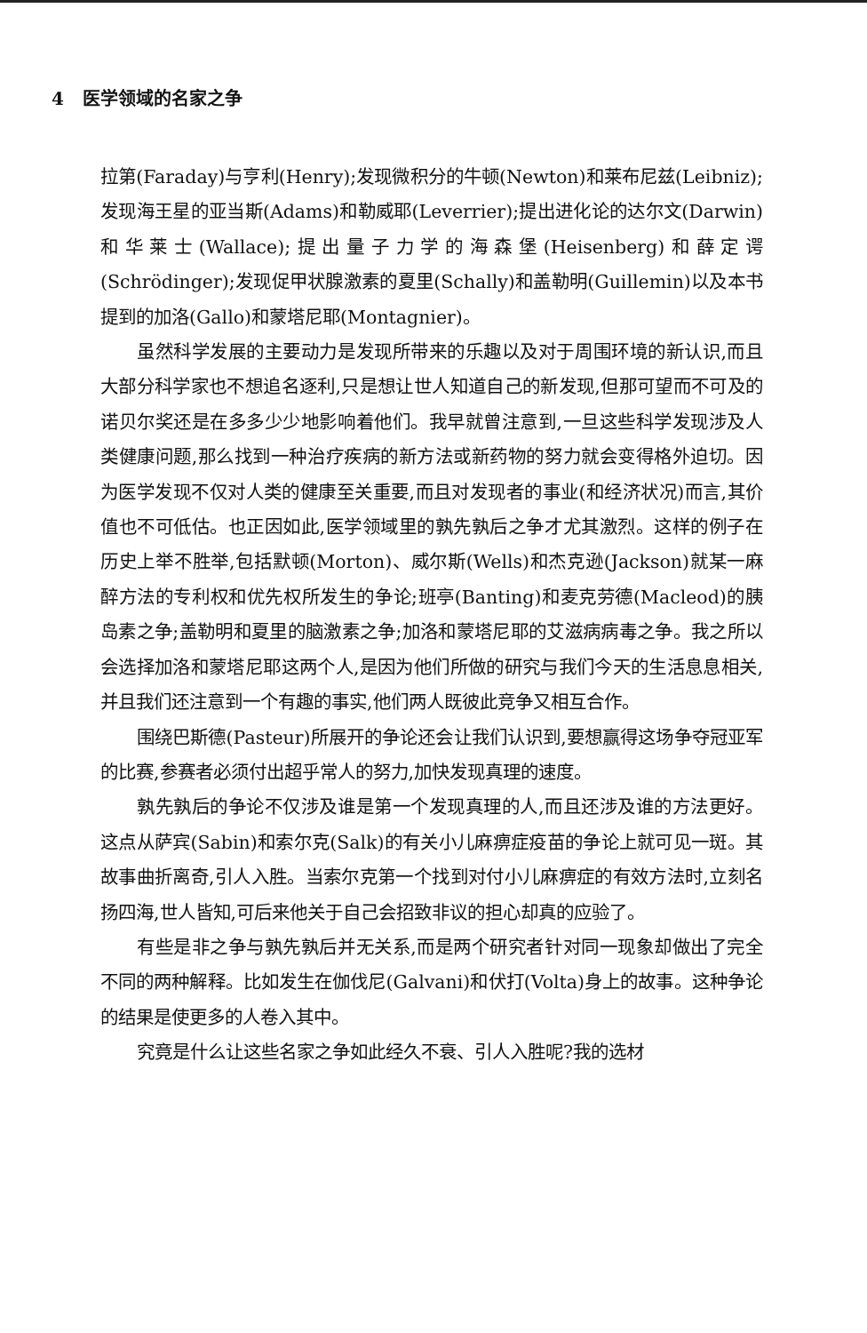4 医学领域的名家之争
拉第(Faraday)与亨利(Henry);发现微积分的牛顿(Newton)和莱布尼兹(Leibniz);发现海王星的亚当斯(Adams)和勒威耶(Leverrier);提出进化论的达尔文(Darwin)和华莱士(Wallace);提出量子力学的海森堡(Heisenberg)和薛定谔(Schrödinger);发现促甲状腺激素的夏里(Schally)和盖勒明(Guillemin)以及本书提到的加洛(Gallo)和蒙塔尼耶(Montagnier)。
虽然科学发展的主要动力是发现所带来的乐趣以及对于周围环境的新认识,而且大部分科学家也不想追名逐利,只是想让世人知道自己的新发现,但那可望而不可及的诺贝尔奖还是在多多少少地影响着他们。我早就曾注意到,一旦这些科学发现涉及人类健康问题,那么找到一种治疗疾病的新方法或新药物的努力就会变得格外迫切。因为医学发现不仅对人类的健康至关重要,而且对发现者的事业(和经济状况)而言,其价值也不可低估。也正因如此,医学领域里的孰先孰后之争才尤其激烈。这样的例子在历史上举不胜举,包括默顿(Morton)、威尔斯(Wells)和杰克逊(Jackson)就某一麻醉方法的专利权和优先权所发生的争论;班亭(Banting)和麦克劳德(Macleod)的胰岛素之争;盖勒明和夏里的脑激素之争;加洛和蒙塔尼耶的艾滋病病毒之争。我之所以会选择加洛和蒙塔尼耶这两个人,是因为他们所做的研究与我们今天的生活息息相关,并且我们还注意到一个有趣的事实,他们两人既彼此竞争又相互合作。
围绕巴斯德(Pasteur)所展开的争论还会让我们认识到,要想赢得这场争夺冠亚军的比赛,参赛者必须付出超乎常人的努力,加快发现真理的速度。
孰先孰后的争论不仅涉及谁是第一个发现真理的人,而且还涉及谁的方法更好。这点从萨宾(Sabin)和索尔克(Salk)的有关小儿麻痹症疫苗的争论上就可见一斑。其故事曲折离奇,引人入胜。当索尔克第一个找到对付小儿麻痹症的有效方法时,立刻名扬四海,世人皆知,可后来他关于自己会招致非议的担心却真的应验了。
有些是非之争与孰先孰后并无关系,而是两个研究者针对同一现象却做出了完全不同的两种解释。比如发生在伽伐尼(Galvani)和伏打(Volta)身上的故事。这种争论的结果是使更多的人卷入其中。
究竟是什么让这些名家之争如此经久不衰、引人入胜呢?我的选材